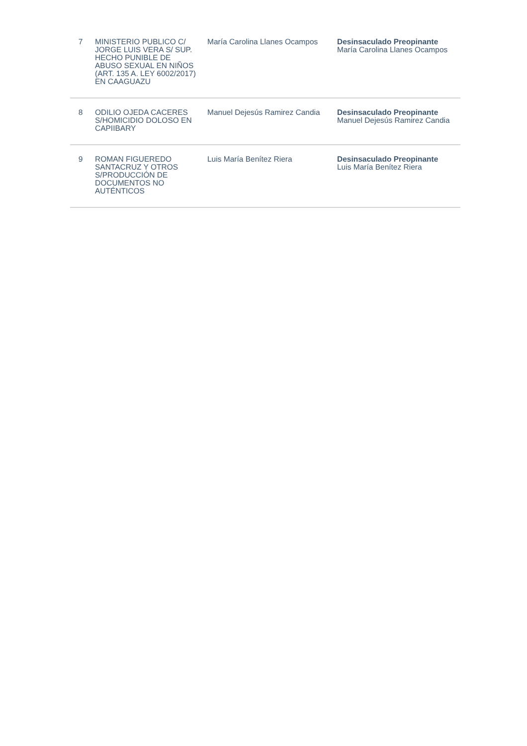| 7 | MINISTERIO PUBLICO C/ JORGE LUIS VERA S/ SUP. HECHO PUNIBLE DE ABUSO SEXUAL EN NIÑOS (ART. 135 A. LEY 6002/2017) EN CAAGUAZU | María Carolina Llanes Ocampos | Desinsaculado Preopinante María Carolina Llanes Ocampos |
| 8 | ODILIO OJEDA CACERES S/HOMICIDIO DOLOSO EN CAPIIBARY | Manuel Dejesús Ramirez Candia | Desinsaculado Preopinante Manuel Dejesús Ramirez Candia |
| 9 | ROMAN FIGUEREDO SANTACRUZ Y OTROS S/PRODUCCIÓN DE DOCUMENTOS NO AUTÉNTICOS | Luis María Benítez Riera | Desinsaculado Preopinante Luis María Benítez Riera |